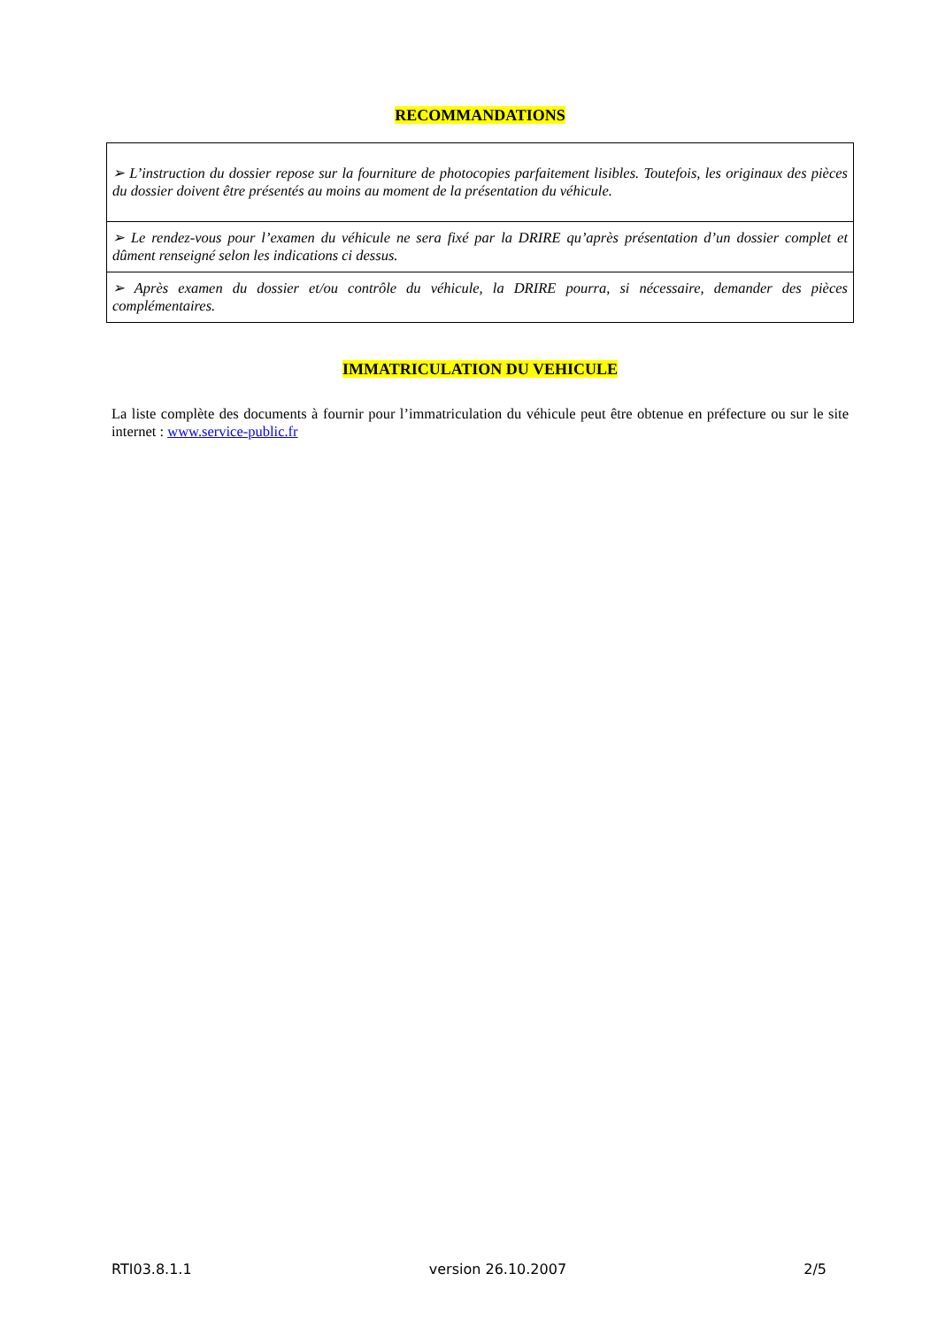RECOMMANDATIONS
| ➢ L’instruction du dossier repose sur la fourniture de photocopies parfaitement lisibles. Toutefois, les originaux des pièces du dossier doivent être présentés au moins au moment de la présentation du véhicule. |
| ➢ Le rendez-vous pour l’examen du véhicule ne sera fixé par la DRIRE qu’après présentation d’un dossier complet et dûment renseigné selon les indications ci dessus. |
| ➢ Après examen du dossier et/ou contrôle du véhicule, la DRIRE pourra, si nécessaire, demander des pièces complémentaires. |
IMMATRICULATION DU VEHICULE
La liste complète des documents à fournir pour l’immatriculation du véhicule peut être obtenue en préfecture ou sur le site internet : www.service-public.fr
RTI03.8.1.1 version 26.10.2007 2/5